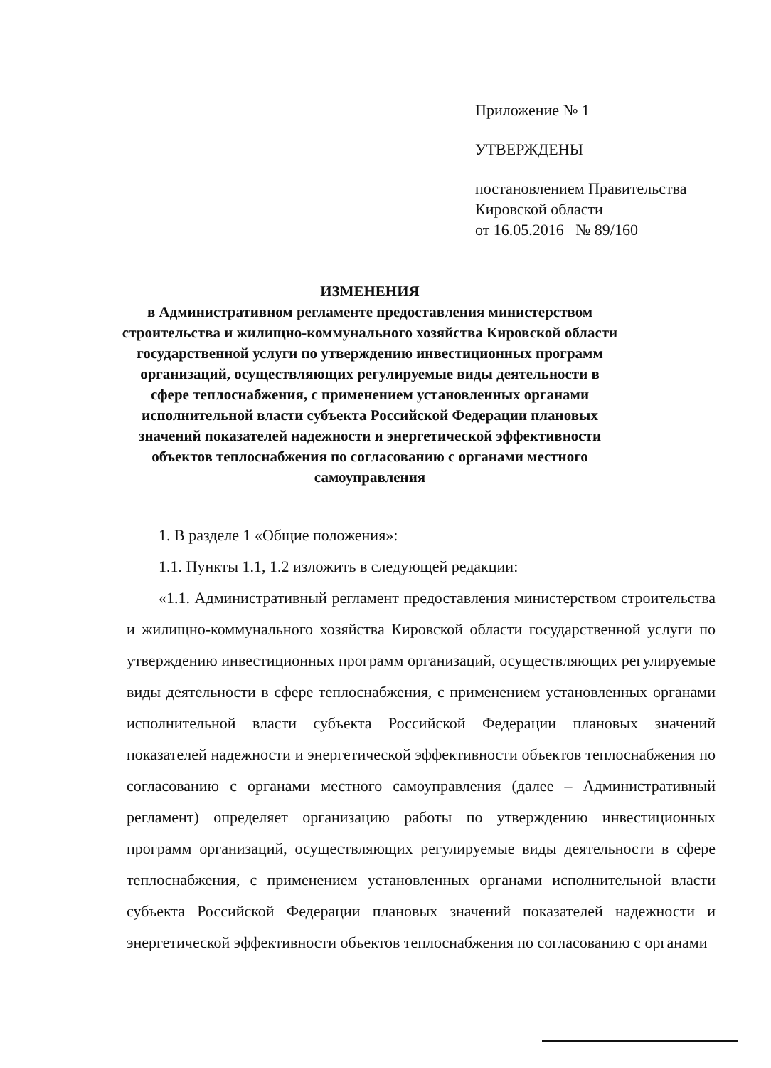Приложение № 1
УТВЕРЖДЕНЫ
постановлением Правительства
Кировской области
от 16.05.2016 № 89/160
ИЗМЕНЕНИЯ
в Административном регламенте предоставления министерством строительства и жилищно-коммунального хозяйства Кировской области государственной услуги по утверждению инвестиционных программ организаций, осуществляющих регулируемые виды деятельности в сфере теплоснабжения, с применением установленных органами исполнительной власти субъекта Российской Федерации плановых значений показателей надежности и энергетической эффективности объектов теплоснабжения по согласованию с органами местного самоуправления
1. В разделе 1 «Общие положения»:
1.1. Пункты 1.1, 1.2 изложить в следующей редакции:
«1.1. Административный регламент предоставления министерством строительства и жилищно-коммунального хозяйства Кировской области государственной услуги по утверждению инвестиционных программ организаций, осуществляющих регулируемые виды деятельности в сфере теплоснабжения, с применением установленных органами исполнительной власти субъекта Российской Федерации плановых значений показателей надежности и энергетической эффективности объектов теплоснабжения по согласованию с органами местного самоуправления (далее – Административный регламент) определяет организацию работы по утверждению инвестиционных программ организаций, осуществляющих регулируемые виды деятельности в сфере теплоснабжения, с применением установленных органами исполнительной власти субъекта Российской Федерации плановых значений показателей надежности и энергетической эффективности объектов теплоснабжения по согласованию с органами